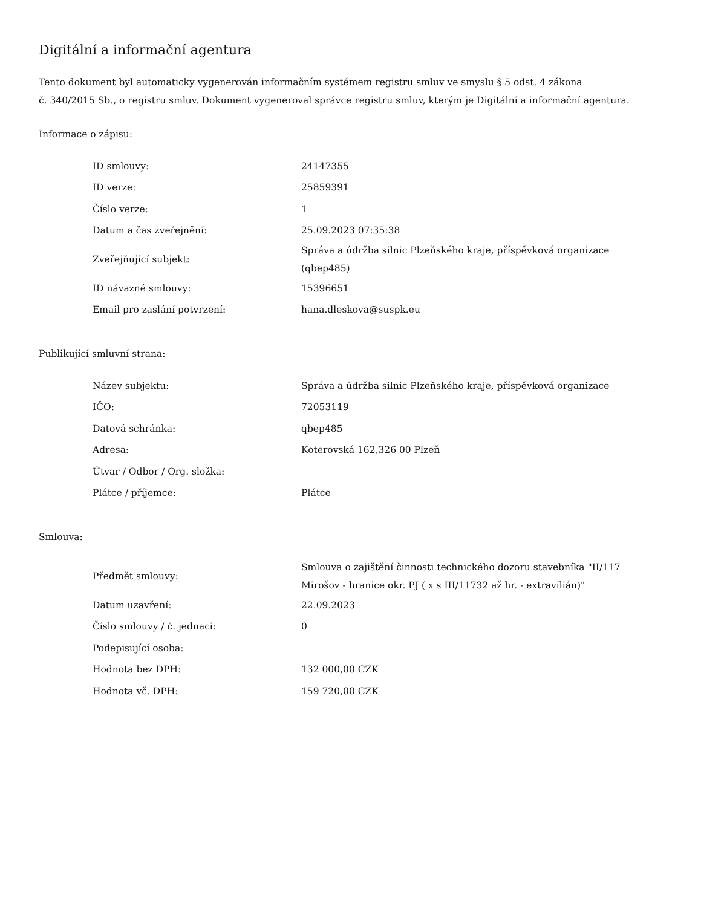Digitální a informační agentura
Tento dokument byl automaticky vygenerován informačním systémem registru smluv ve smyslu § 5 odst. 4 zákona
č. 340/2015 Sb., o registru smluv. Dokument vygeneroval správce registru smluv, kterým je Digitální a informační agentura.
Informace o zápisu:
| ID smlouvy: | 24147355 |
| ID verze: | 25859391 |
| Číslo verze: | 1 |
| Datum a čas zveřejnění: | 25.09.2023 07:35:38 |
| Zveřejňující subjekt: | Správa a údržba silnic Plzeňského kraje, příspěvková organizace (qbep485) |
| ID návazné smlouvy: | 15396651 |
| Email pro zaslání potvrzení: | hana.dleskova@suspk.eu |
Publikující smluvní strana:
| Název subjektu: | Správa a údržba silnic Plzeňského kraje, příspěvková organizace |
| IČO: | 72053119 |
| Datová schránka: | qbep485 |
| Adresa: | Koterovská 162,326 00 Plzeň |
| Útvar / Odbor / Org. složka: | |
| Plátce / příjemce: | Plátce |
Smlouva:
| Předmět smlouvy: | Smlouva o zajištění činnosti technického dozoru stavebníka "II/117 Mirošov - hranice okr. PJ ( x s III/11732 až hr. - extravilián)" |
| Datum uzavření: | 22.09.2023 |
| Číslo smlouvy / č. jednací: | 0 |
| Podepisující osoba: | |
| Hodnota bez DPH: | 132 000,00 CZK |
| Hodnota vč. DPH: | 159 720,00 CZK |